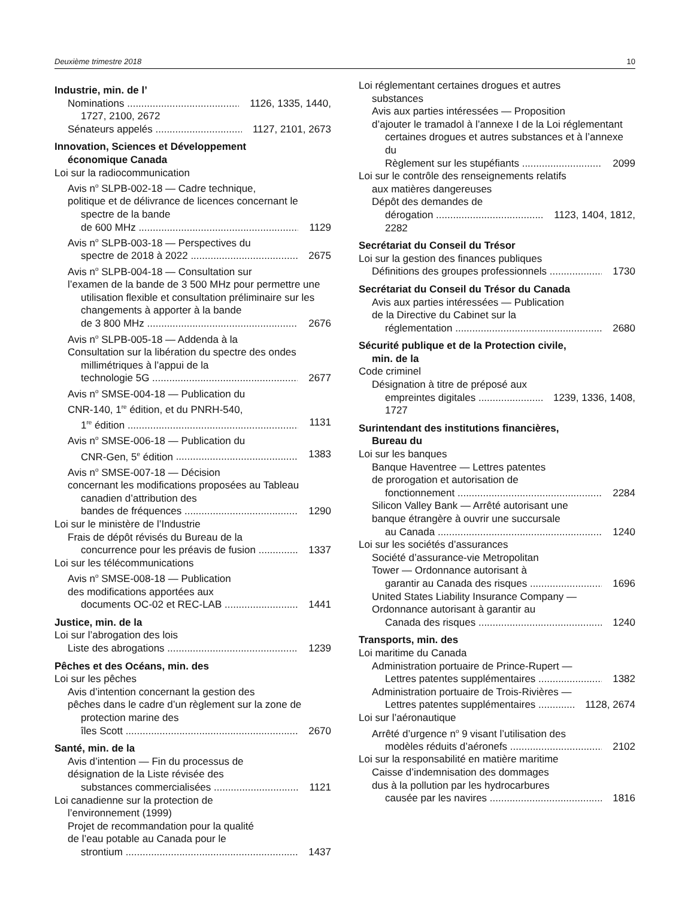Deuxième trimestre 2018 10
Industrie, min. de l’
Nominations 1126, 1335, 1440,
1727, 2100, 2672
Sénateurs appelés 1127, 2101, 2673
Innovation, Sciences et Développement
économique Canada
Loi sur la radiocommunication
Avis n<sup>o</sup> SLPB-002-18 — Cadre technique,
politique et de délivrance de licences concernant le spectre de la bande
de 600 MHz 1129
Avis n<sup>o</sup> SLPB-003-18 — Perspectives du
spectre de 2018 à 2022 2675
Avis n<sup>o</sup> SLPB-004-18 — Consultation sur
l’examen de la bande de 3 500 MHz pour permettre une utilisation flexible et consultation préliminaire sur les changements à apporter à la bande
de 3 800 MHz 2676
Avis n<sup>o</sup> SLPB-005-18 — Addenda à la
Consultation sur la libération du spectre des ondes millimétriques à l’appui de la
technologie 5G 2677
Avis n<sup>o</sup> SMSE-004-18 — Publication du
CNR-140, 1<sup>re</sup> édition, et du PNRH-540,
1<sup>re</sup> édition 1131
Avis n<sup>o</sup> SMSE-006-18 — Publication du
CNR-Gen, 5<sup>e</sup> édition 1383
Avis n<sup>o</sup> SMSE-007-18 — Décision
concernant les modifications proposées au Tableau canadien d’attribution des
bandes de fréquences 1290
Loi sur le ministère de l’Industrie
Frais de dépôt révisés du Bureau de la
concurrence pour les préavis de fusion 1337
Loi sur les télécommunications
Avis n<sup>o</sup> SMSE-008-18 — Publication
des modifications apportées aux
documents OC-02 et REC-LAB 1441
Justice, min. de la
Loi sur l’abrogation des lois
Liste des abrogations 1239
Pêches et des Océans, min. des
Loi sur les pêches
Avis d’intention concernant la gestion des
pêches dans le cadre d’un règlement sur la zone de protection marine des
îles Scott 2670
Santé, min. de la
Avis d’intention — Fin du processus de
désignation de la Liste révisée des
substances commercialisées 1121
Loi canadienne sur la protection de
l’environnement (1999)
Projet de recommandation pour la qualité
de l’eau potable au Canada pour le
strontium 1437
Loi réglementant certaines drogues et autres
substances
Avis aux parties intéressées — Proposition
d’ajouter le tramadol à l’annexe I de la Loi réglementant certaines drogues et autres substances et à l’annexe du
Règlement sur les stupéfiants 2099
Loi sur le contrôle des renseignements relatifs
aux matières dangereuses
Dépôt des demandes de
dérogation 1123, 1404, 1812,
2282
Secrétariat du Conseil du Trésor
Loi sur la gestion des finances publiques
Définitions des groupes professionnels 1730
Secrétariat du Conseil du Trésor du Canada
Avis aux parties intéressées — Publication
de la Directive du Cabinet sur la
réglementation 2680
Sécurité publique et de la Protection civile,
min. de la
Code criminel
Désignation à titre de préposé aux
empreintes digitales 1239, 1336, 1408,
1727
Surintendant des institutions financières,
Bureau du
Loi sur les banques
Banque Haventree — Lettres patentes
de prorogation et autorisation de
fonctionnement 2284
Silicon Valley Bank — Arrêté autorisant une
banque étrangère à ouvrir une succursale
au Canada 1240
Loi sur les sociétés d’assurances
Société d’assurance-vie Metropolitan
Tower — Ordonnance autorisant à
garantir au Canada des risques 1696
United States Liability Insurance Company —
Ordonnance autorisant à garantir au
Canada des risques 1240
Transports, min. des
Loi maritime du Canada
Administration portuaire de Prince-Rupert —
Lettres patentes supplémentaires 1382
Administration portuaire de Trois-Rivières —
Lettres patentes supplémentaires 1128, 2674
Loi sur l’aéronautique
Arrêté d’urgence n<sup>o</sup> 9 visant l’utilisation des
modèles réduits d’aéronefs 2102
Loi sur la responsabilité en matière maritime
Caisse d’indemnisation des dommages
dus à la pollution par les hydrocarbures
causée par les navires 1816